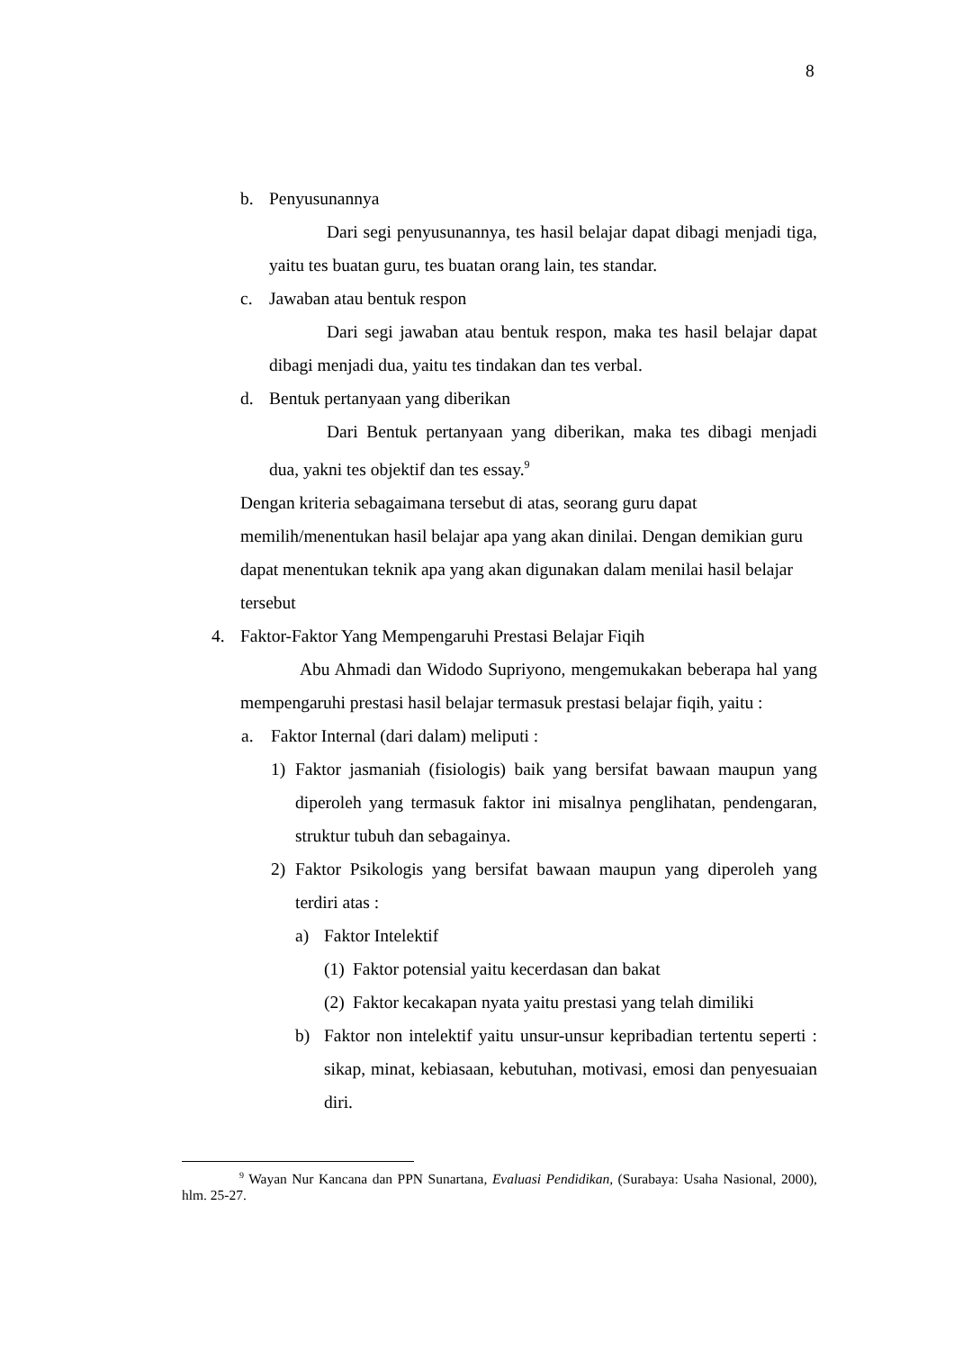8
b. Penyusunannya
Dari segi penyusunannya, tes hasil belajar dapat dibagi menjadi tiga, yaitu tes buatan guru, tes buatan orang lain, tes standar.
c. Jawaban atau bentuk respon
Dari segi jawaban atau bentuk respon, maka tes hasil belajar dapat dibagi menjadi dua, yaitu tes tindakan dan tes verbal.
d. Bentuk pertanyaan yang diberikan
Dari Bentuk pertanyaan yang diberikan, maka tes dibagi menjadi dua, yakni tes objektif dan tes essay.<sup>9</sup>
Dengan kriteria sebagaimana tersebut di atas, seorang guru dapat memilih/menentukan hasil belajar apa yang akan dinilai. Dengan demikian guru dapat menentukan teknik apa yang akan digunakan dalam menilai hasil belajar tersebut
4. Faktor-Faktor Yang Mempengaruhi Prestasi Belajar Fiqih
Abu Ahmadi dan Widodo Supriyono, mengemukakan beberapa hal yang mempengaruhi prestasi hasil belajar termasuk prestasi belajar fiqih, yaitu :
a. Faktor Internal (dari dalam) meliputi :
1)
Faktor jasmaniah (fisiologis) baik yang bersifat bawaan maupun yang diperoleh yang termasuk faktor ini misalnya penglihatan, pendengaran, struktur tubuh dan sebagainya.
2)
Faktor Psikologis yang bersifat bawaan maupun yang diperoleh yang terdiri atas :
a) Faktor Intelektif
(1) Faktor potensial yaitu kecerdasan dan bakat
(2) Faktor kecakapan nyata yaitu prestasi yang telah dimiliki
b)
Faktor non intelektif yaitu unsur-unsur kepribadian tertentu seperti : sikap, minat, kebiasaan, kebutuhan, motivasi, emosi dan penyesuaian diri.
<sup>9</sup> Wayan Nur Kancana dan PPN Sunartana, Evaluasi Pendidikan, (Surabaya: Usaha Nasional, 2000), hlm. 25-27.